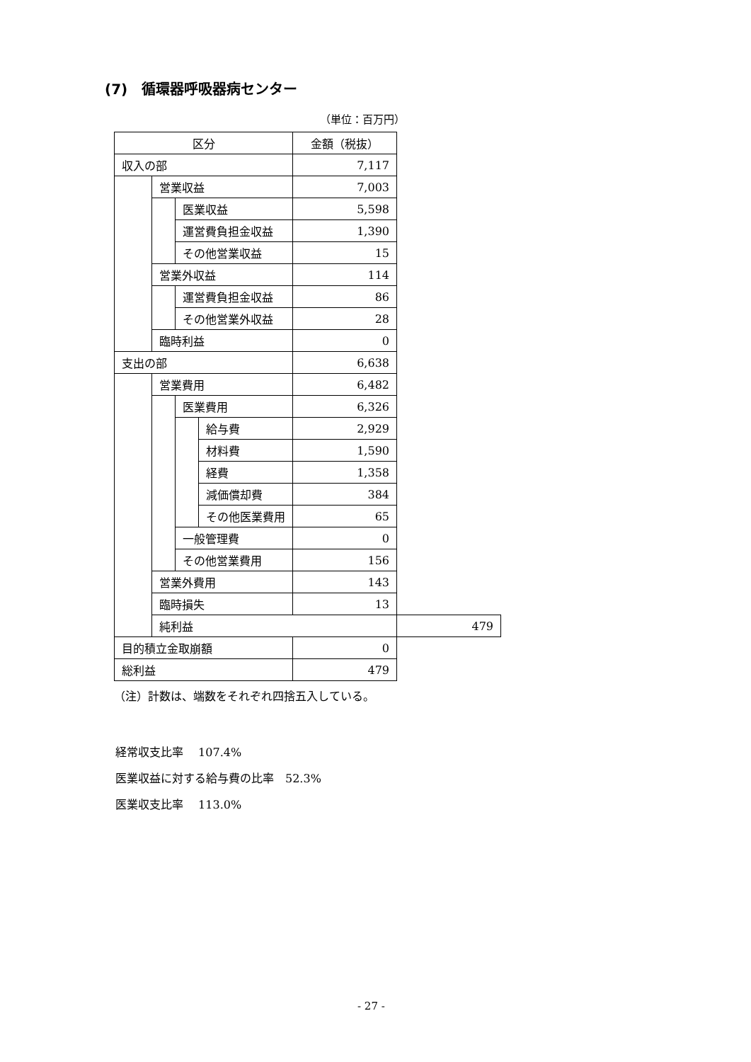(7)　循環器呼吸器病センター
（単位：百万円）
| 区分 | | | | 金額（税抜） | |
| 収入の部 | | | | 7,117 | |
| | 営業収益 | | | 7,003 | |
| | | 医業収益 | | 5,598 | |
| | | 運営費負担金収益 | | 1,390 | |
| | | その他営業収益 | | 15 | |
| | 営業外収益 | | | 114 | |
| | | 運営費負担金収益 | | 86 | |
| | | その他営業外収益 | | 28 | |
| | 臨時利益 | | | 0 | |
| 支出の部 | | | | 6,638 | |
| | 営業費用 | | | 6,482 | |
| | | 医業費用 | | 6,326 | |
| | | | 給与費 | 2,929 | |
| | | | 材料費 | 1,590 | |
| | | | 経費 | 1,358 | |
| | | | 減価償却費 | 384 | |
| | | | その他医業費用 | 65 | |
| | | 一般管理費 | | 0 | |
| | | その他営業費用 | | 156 | |
| | 営業外費用 | | | 143 | |
| | 臨時損失 | | | 13 | |
| | 純利益 | | | | 479 |
| 目的積立金取崩額 | | | | 0 | |
| 総利益 | | | | 479 | |
（注）計数は、端数をそれぞれ四捨五入している。
経常収支比率　 107.4%
医業収益に対する給与費の比率　52.3%
医業収支比率　 113.0%
- 27 -